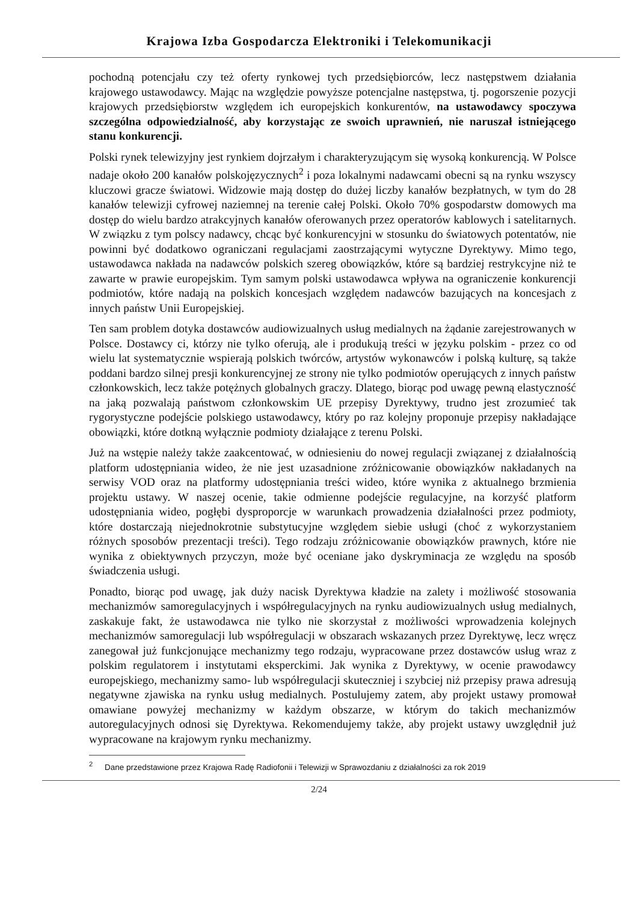Krajowa Izba Gospodarcza Elektroniki i Telekomunikacji
pochodną potencjału czy też oferty rynkowej tych przedsiębiorców, lecz następstwem działania krajowego ustawodawcy. Mając na względzie powyższe potencjalne następstwa, tj. pogorszenie pozycji krajowych przedsiębiorstw względem ich europejskich konkurentów, na ustawodawcy spoczywa szczególna odpowiedzialność, aby korzystając ze swoich uprawnień, nie naruszał istniejącego stanu konkurencji.
Polski rynek telewizyjny jest rynkiem dojrzałym i charakteryzującym się wysoką konkurencją. W Polsce nadaje około 200 kanałów polskojęzycznych<sup>2</sup> i poza lokalnymi nadawcami obecni są na rynku wszyscy kluczowi gracze światowi. Widzowie mają dostęp do dużej liczby kanałów bezpłatnych, w tym do 28 kanałów telewizji cyfrowej naziemnej na terenie całej Polski. Około 70% gospodarstw domowych ma dostęp do wielu bardzo atrakcyjnych kanałów oferowanych przez operatorów kablowych i satelitarnych. W związku z tym polscy nadawcy, chcąc być konkurencyjni w stosunku do światowych potentatów, nie powinni być dodatkowo ograniczani regulacjami zaostrzającymi wytyczne Dyrektywy. Mimo tego, ustawodawca nakłada na nadawców polskich szereg obowiązków, które są bardziej restrykcyjne niż te zawarte w prawie europejskim. Tym samym polski ustawodawca wpływa na ograniczenie konkurencji podmiotów, które nadają na polskich koncesjach względem nadawców bazujących na koncesjach z innych państw Unii Europejskiej.
Ten sam problem dotyka dostawców audiowizualnych usług medialnych na żądanie zarejestrowanych w Polsce. Dostawcy ci, którzy nie tylko oferują, ale i produkują treści w języku polskim - przez co od wielu lat systematycznie wspierają polskich twórców, artystów wykonawców i polską kulturę, są także poddani bardzo silnej presji konkurencyjnej ze strony nie tylko podmiotów operujących z innych państw członkowskich, lecz także potężnych globalnych graczy. Dlatego, biorąc pod uwagę pewną elastyczność na jaką pozwalają państwom członkowskim UE przepisy Dyrektywy, trudno jest zrozumieć tak rygorystyczne podejście polskiego ustawodawcy, który po raz kolejny proponuje przepisy nakładające obowiązki, które dotkną wyłącznie podmioty działające z terenu Polski.
Już na wstępie należy także zaakcentować, w odniesieniu do nowej regulacji związanej z działalnością platform udostępniania wideo, że nie jest uzasadnione zróżnicowanie obowiązków nakładanych na serwisy VOD oraz na platformy udostępniania treści wideo, które wynika z aktualnego brzmienia projektu ustawy. W naszej ocenie, takie odmienne podejście regulacyjne, na korzyść platform udostępniania wideo, pogłębi dysproporcje w warunkach prowadzenia działalności przez podmioty, które dostarczają niejednokrotnie substytucyjne względem siebie usługi (choć z wykorzystaniem różnych sposobów prezentacji treści). Tego rodzaju zróżnicowanie obowiązków prawnych, które nie wynika z obiektywnych przyczyn, może być oceniane jako dyskryminacja ze względu na sposób świadczenia usługi.
Ponadto, biorąc pod uwagę, jak duży nacisk Dyrektywa kładzie na zalety i możliwość stosowania mechanizmów samoregulacyjnych i współregulacyjnych na rynku audiowizualnych usług medialnych, zaskakuje fakt, że ustawodawca nie tylko nie skorzystał z możliwości wprowadzenia kolejnych mechanizmów samoregulacji lub współregulacji w obszarach wskazanych przez Dyrektywę, lecz wręcz zanegował już funkcjonujące mechanizmy tego rodzaju, wypracowane przez dostawców usług wraz z polskim regulatorem i instytutami eksperckimi. Jak wynika z Dyrektywy, w ocenie prawodawcy europejskiego, mechanizmy samo- lub współregulacji skuteczniej i szybciej niż przepisy prawa adresują negatywne zjawiska na rynku usług medialnych. Postulujemy zatem, aby projekt ustawy promował omawiane powyżej mechanizmy w każdym obszarze, w którym do takich mechanizmów autoregulacyjnych odnosi się Dyrektywa. Rekomendujemy także, aby projekt ustawy uwzględnił już wypracowane na krajowym rynku mechanizmy.
<sup>2</sup> Dane przedstawione przez Krajowa Radę Radiofonii i Telewizji w Sprawozdaniu z działalności za rok 2019
2/24